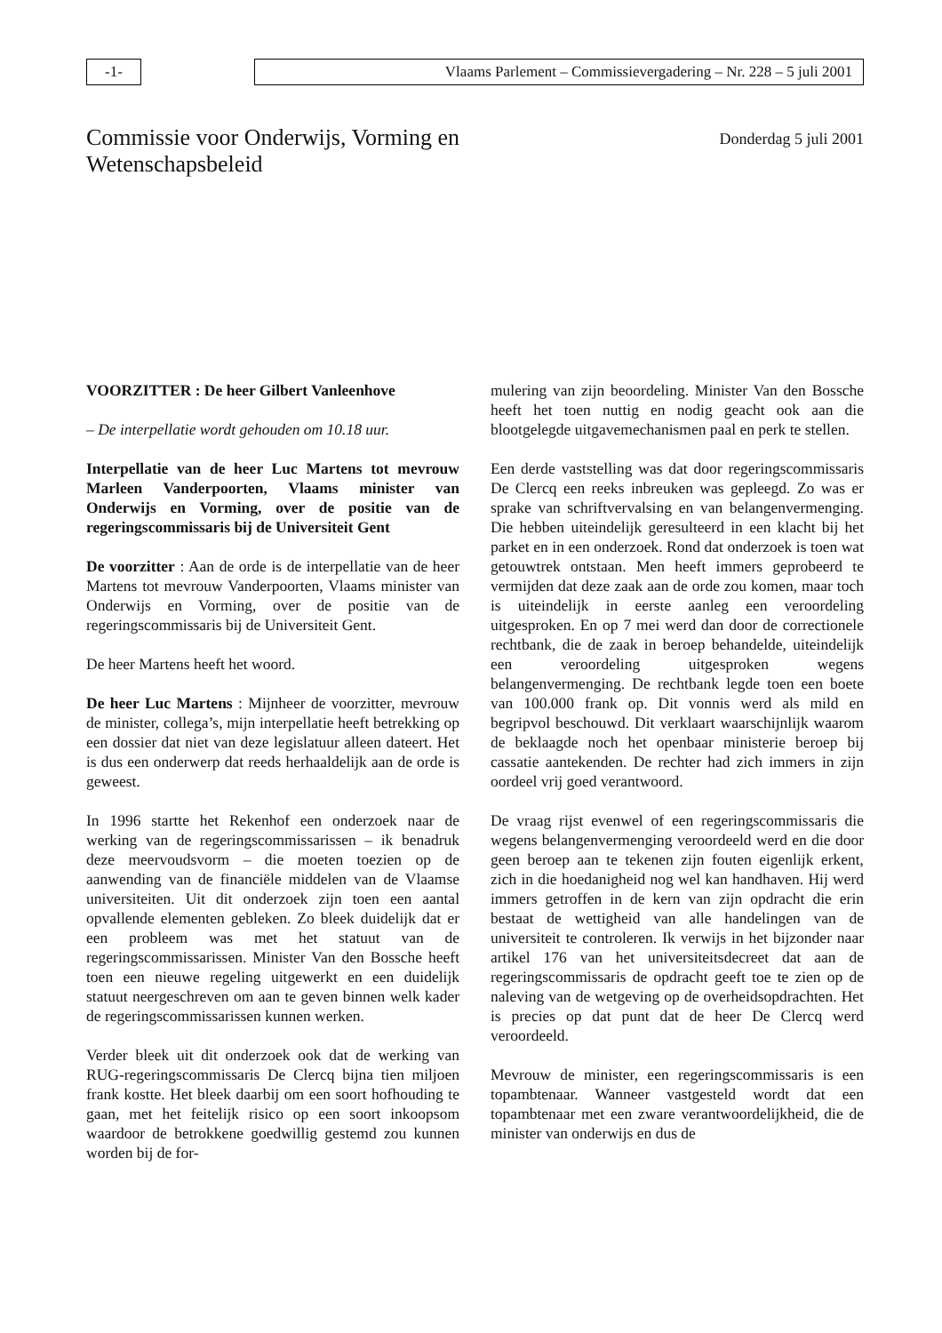-1- Vlaams Parlement – Commissievergadering – Nr. 228 – 5 juli 2001
Commissie voor Onderwijs, Vorming en
Wetenschapsbeleid
Donderdag 5 juli 2001
VOORZITTER : De heer Gilbert Vanleenhove
– De interpellatie wordt gehouden om 10.18 uur.
Interpellatie van de heer Luc Martens tot mevrouw Marleen Vanderpoorten, Vlaams minister van Onderwijs en Vorming, over de positie van de regeringscommissaris bij de Universiteit Gent
De voorzitter : Aan de orde is de interpellatie van de heer Martens tot mevrouw Vanderpoorten, Vlaams minister van Onderwijs en Vorming, over de positie van de regeringscommissaris bij de Universiteit Gent.
De heer Martens heeft het woord.
De heer Luc Martens : Mijnheer de voorzitter, mevrouw de minister, collega’s, mijn interpellatie heeft betrekking op een dossier dat niet van deze legislatuur alleen dateert. Het is dus een onderwerp dat reeds herhaaldelijk aan de orde is geweest.
In 1996 startte het Rekenhof een onderzoek naar de werking van de regeringscommissarissen – ik benadruk deze meervoudsvorm – die moeten toezien op de aanwending van de financiële middelen van de Vlaamse universiteiten. Uit dit onderzoek zijn toen een aantal opvallende elementen gebleken. Zo bleek duidelijk dat er een probleem was met het statuut van de regeringscommissarissen. Minister Van den Bossche heeft toen een nieuwe regeling uitgewerkt en een duidelijk statuut neergeschreven om aan te geven binnen welk kader de regeringscommissarissen kunnen werken.
Verder bleek uit dit onderzoek ook dat de werking van RUG-regeringscommissaris De Clercq bijna tien miljoen frank kostte. Het bleek daarbij om een soort hofhouding te gaan, met het feitelijk risico op een soort inkoopsom waardoor de betrokkene goedwillig gestemd zou kunnen worden bij de for-
mulering van zijn beoordeling. Minister Van den Bossche heeft het toen nuttig en nodig geacht ook aan die blootgelegde uitgavemechanismen paal en perk te stellen.
Een derde vaststelling was dat door regeringscommissaris De Clercq een reeks inbreuken was gepleegd. Zo was er sprake van schriftvervalsing en van belangenvermenging. Die hebben uiteindelijk geresulteerd in een klacht bij het parket en in een onderzoek. Rond dat onderzoek is toen wat getouwtrek ontstaan. Men heeft immers geprobeerd te vermijden dat deze zaak aan de orde zou komen, maar toch is uiteindelijk in eerste aanleg een veroordeling uitgesproken. En op 7 mei werd dan door de correctionele rechtbank, die de zaak in beroep behandelde, uiteindelijk een veroordeling uitgesproken wegens belangenvermenging. De rechtbank legde toen een boete van 100.000 frank op. Dit vonnis werd als mild en begripvol beschouwd. Dit verklaart waarschijnlijk waarom de beklaagde noch het openbaar ministerie beroep bij cassatie aantekenden. De rechter had zich immers in zijn oordeel vrij goed verantwoord.
De vraag rijst evenwel of een regeringscommissaris die wegens belangenvermenging veroordeeld werd en die door geen beroep aan te tekenen zijn fouten eigenlijk erkent, zich in die hoedanigheid nog wel kan handhaven. Hij werd immers getroffen in de kern van zijn opdracht die erin bestaat de wettigheid van alle handelingen van de universiteit te controleren. Ik verwijs in het bijzonder naar artikel 176 van het universiteitsdecreet dat aan de regeringscommissaris de opdracht geeft toe te zien op de naleving van de wetgeving op de overheidsopdrachten. Het is precies op dat punt dat de heer De Clercq werd veroordeeld.
Mevrouw de minister, een regeringscommissaris is een topambtenaar. Wanneer vastgesteld wordt dat een topambtenaar met een zware verantwoordelijkheid, die de minister van onderwijs en dus de